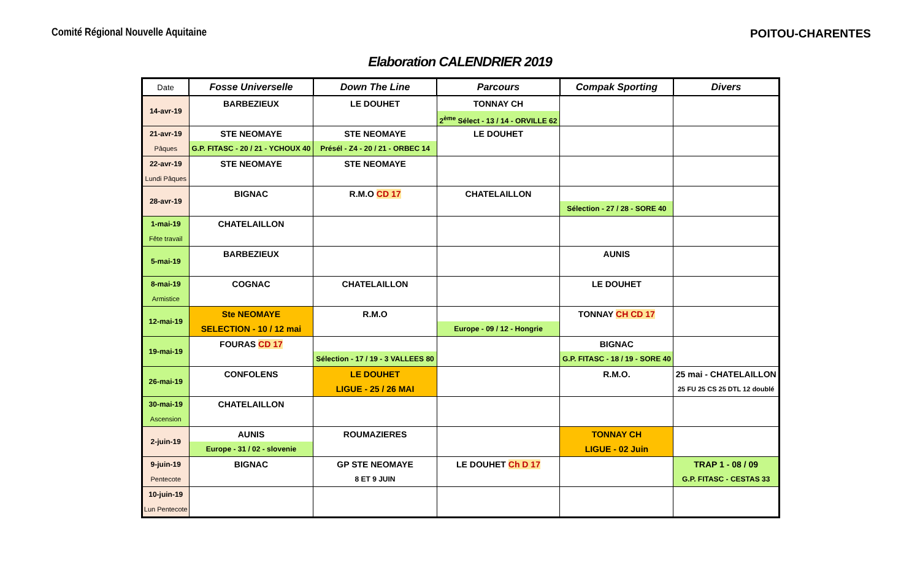Comité Régional Nouvelle Aquitaine POITOU-CHARENTES
Elaboration CALENDRIER 2019
| Date | Fosse Universelle | Down The Line | Parcours | Compak Sporting | Divers |
| --- | --- | --- | --- | --- | --- |
| 14-avr-19 | BARBEZIEUX | LE DOUHET | TONNAY CH 2<sup>ème</sup> Sélect - 13 / 14 - ORVILLE 62 | | |
| 21-avr-19 Pâques | STE NEOMAYE G.P. FITASC - 20 / 21 - YCHOUX 40 | STE NEOMAYE Présél - Z4 - 20 / 21 - ORBEC 14 | LE DOUHET | | |
| 22-avr-19 Lundi Pâques | STE NEOMAYE | STE NEOMAYE | | | |
| 28-avr-19 | BIGNAC | R.M.O CD 17 | CHATELAILLON | Sélection - 27 / 28 - SORE 40 | |
| 1-mai-19 Fête travail | CHATELAILLON | | | | |
| 5-mai-19 | BARBEZIEUX | | | AUNIS | |
| 8-mai-19 Armistice | COGNAC | CHATELAILLON | | LE DOUHET | |
| 12-mai-19 | Ste NEOMAYE SELECTION - 10 / 12 mai | R.M.O | Europe - 09 / 12 - Hongrie | TONNAY CH CD 17 | |
| 19-mai-19 | FOURAS CD 17 | Sélection - 17 / 19 - 3 VALLEES 80 | | BIGNAC G.P. FITASC - 18 / 19 - SORE 40 | |
| 26-mai-19 | CONFOLENS | LE DOUHET LIGUE - 25 / 26 MAI | | R.M.O. | 25 mai - CHATELAILLON 25 FU 25 CS 25 DTL 12 doublé |
| 30-mai-19 Ascension | CHATELAILLON | | | | |
| 2-juin-19 | AUNIS Europe - 31 / 02 - slovenie | ROUMAZIERES | | TONNAY CH LIGUE - 02 Juin | |
| 9-juin-19 Pentecote | BIGNAC | GP STE NEOMAYE 8 ET 9 JUIN | LE DOUHET Ch D 17 | | TRAP 1 - 08 / 09 G.P. FITASC - CESTAS 33 |
| 10-juin-19 Lun Pentecote | | | | | |